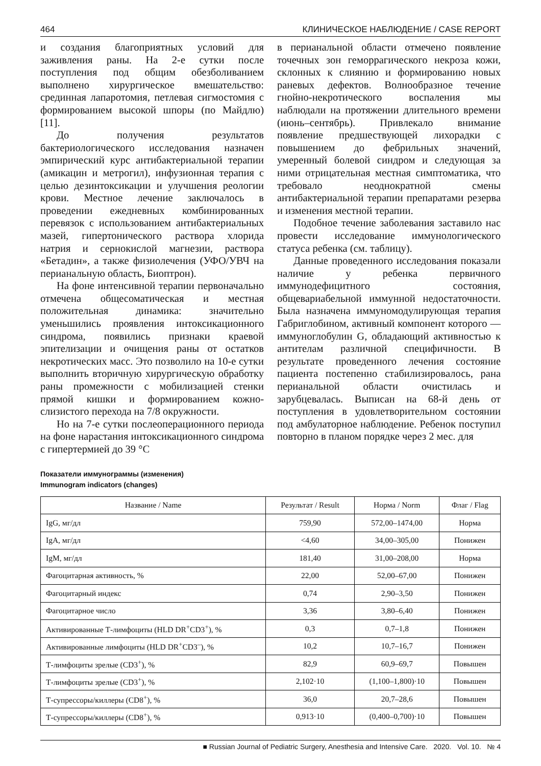464 КЛИНИЧЕСКОЕ НАБЛЮДЕНИЕ / CASE REPORT
и создания благоприятных условий для заживления раны. На 2-е сутки после поступления под общим обезболиванием выполнено хирургическое вмешательство: срединная лапаротомия, петлевая сигмостомия с формированием высокой шпоры (по Майдлю) [11].
До получения результатов бактериологического исследования назначен эмпирический курс антибактериальной терапии (амикацин и метрогил), инфузионная терапия с целью дезинтоксикации и улучшения реологии крови. Местное лечение заключалось в проведении ежедневных комбинированных перевязок с использованием антибактериальных мазей, гипертонического раствора хлорида натрия и сернокислой магнезии, раствора «Бетадин», а также физиолечения (УФО/УВЧ на перианальную область, Биоптрон).
На фоне интенсивной терапии первоначально отмечена общесоматическая и местная положительная динамика: значительно уменьшились проявления интоксикационного синдрома, появились признаки краевой эпителизации и очищения раны от остатков некротических масс. Это позволило на 10-е сутки выполнить вторичную хирургическую обработку раны промежности с мобилизацией стенки прямой кишки и формированием кожно-слизистого перехода на 7/8 окружности.
Но на 7-е сутки послеоперационного периода на фоне нарастания интоксикационного синдрома с гипертермией до 39 °C
в перианальной области отмечено появление точечных зон геморрагического некроза кожи, склонных к слиянию и формированию новых раневых дефектов. Волнообразное течение гнойно-некротического воспаления мы наблюдали на протяжении длительного времени (июнь–сентябрь). Привлекало внимание появление предшествующей лихорадки с повышением до фебрильных значений, умеренный болевой синдром и следующая за ними отрицательная местная симптоматика, что требовало неоднократной смены антибактериальной терапии препаратами резерва и изменения местной терапии.
Подобное течение заболевания заставило нас провести исследование иммунологического статуса ребенка (см. таблицу).
Данные проведенного исследования показали наличие у ребенка первичного иммунодефицитного состояния, общевариабельной иммунной недостаточности. Была назначена иммуномодулирующая терапия Габриглобином, активный компонент которого — иммуноглобулин G, обладающий активностью к антителам различной специфичности. В результате проведенного лечения состояние пациента постепенно стабилизировалось, рана перианальной области очистилась и зарубцевалась. Выписан на 68-й день от поступления в удовлетворительном состоянии под амбулаторное наблюдение. Ребенок поступил повторно в планом порядке через 2 мес. для
Показатели иммунограммы (изменения)
Immunogram indicators (changes)
| Название / Name | Результат / Result | Норма / Norm | Флаг / Flag |
| --- | --- | --- | --- |
| IgG, мг/дл | 759,90 | 572,00–1474,00 | Норма |
| IgA, мг/дл | <4,60 | 34,00–305,00 | Понижен |
| IgM, мг/дл | 181,40 | 31,00–208,00 | Норма |
| Фагоцитарная активность, % | 22,00 | 52,00–67,00 | Понижен |
| Фагоцитарный индекс | 0,74 | 2,90–3,50 | Понижен |
| Фагоцитарное число | 3,36 | 3,80–6,40 | Понижен |
| Активированные Т-лимфоциты (HLD DR<sup>+</sup>CD3<sup>+</sup>), % | 0,3 | 0,7–1,8 | Понижен |
| Активированные лимфоциты (HLD DR<sup>+</sup>CD3<sup>–</sup>), % | 10,2 | 10,7–16,7 | Понижен |
| Т-лимфоциты зрелые (CD3<sup>+</sup>), % | 82,9 | 60,9–69,7 | Повышен |
| Т-лимфоциты зрелые (CD3<sup>+</sup>), % | 2,102·10 | (1,100–1,800)·10 | Повышен |
| Т-супрессоры/киллеры (CD8<sup>+</sup>), % | 36,0 | 20,7–28,6 | Повышен |
| Т-супрессоры/киллеры (CD8<sup>+</sup>), % | 0,913·10 | (0,400–0,700)·10 | Повышен |
■ Russian Journal of Pediatric Surgery, Anesthesia and Intensive Care. 2020. Vol. 10. № 4